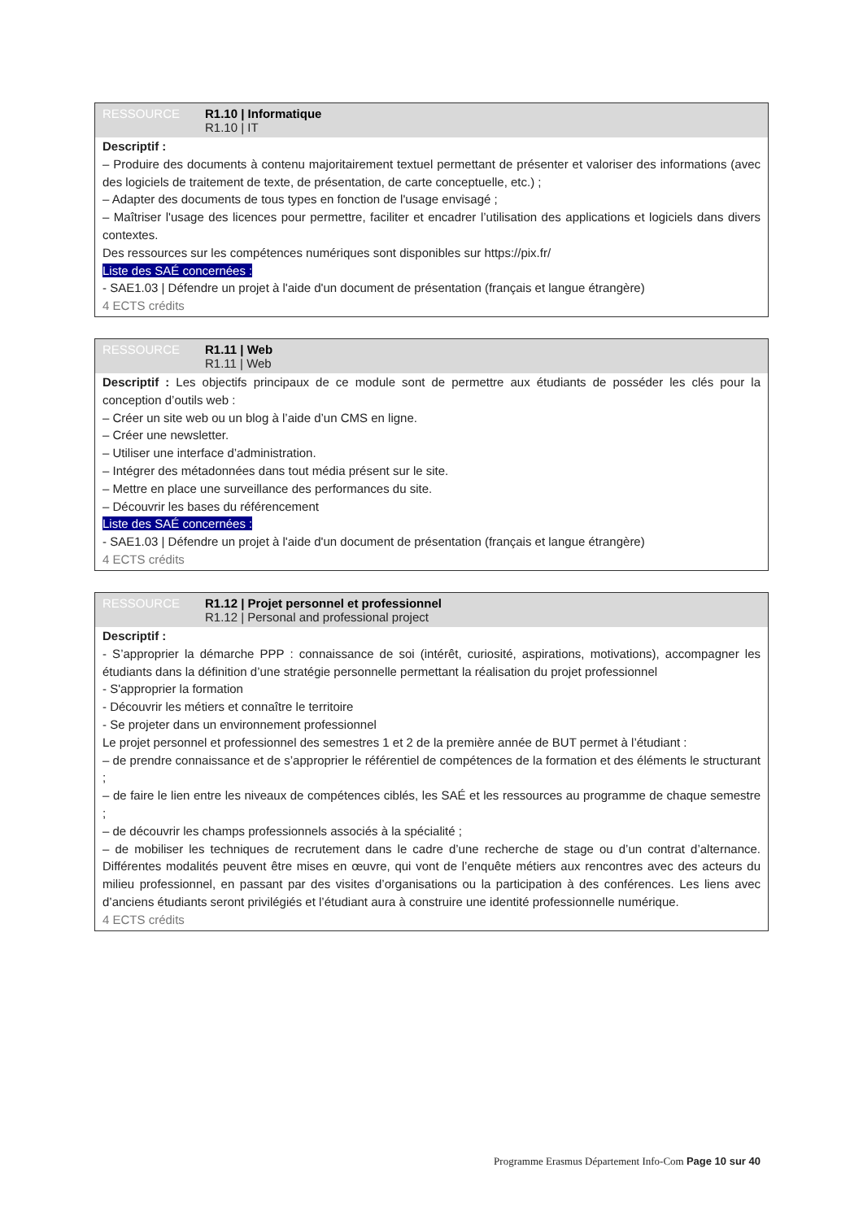RESSOURCE R1.10 | Informatique
R1.10 | IT
Descriptif :
– Produire des documents à contenu majoritairement textuel permettant de présenter et valoriser des informations (avec des logiciels de traitement de texte, de présentation, de carte conceptuelle, etc.) ;
– Adapter des documents de tous types en fonction de l'usage envisagé ;
– Maîtriser l'usage des licences pour permettre, faciliter et encadrer l’utilisation des applications et logiciels dans divers contextes.
Des ressources sur les compétences numériques sont disponibles sur https://pix.fr/
Liste des SAÉ concernées :
- SAE1.03 | Défendre un projet à l'aide d'un document de présentation (français et langue étrangère)
4 ECTS crédits
RESSOURCE R1.11 | Web
R1.11 | Web
Descriptif : Les objectifs principaux de ce module sont de permettre aux étudiants de posséder les clés pour la conception d’outils web :
– Créer un site web ou un blog à l’aide d’un CMS en ligne.
– Créer une newsletter.
– Utiliser une interface d’administration.
– Intégrer des métadonnées dans tout média présent sur le site.
– Mettre en place une surveillance des performances du site.
– Découvrir les bases du référencement
Liste des SAÉ concernées :
- SAE1.03 | Défendre un projet à l'aide d'un document de présentation (français et langue étrangère)
4 ECTS crédits
RESSOURCE R1.12 | Projet personnel et professionnel
R1.12 | Personal and professional project
Descriptif :
- S’approprier la démarche PPP : connaissance de soi (intérêt, curiosité, aspirations, motivations), accompagner les étudiants dans la définition d’une stratégie personnelle permettant la réalisation du projet professionnel
- S'approprier la formation
- Découvrir les métiers et connaître le territoire
- Se projeter dans un environnement professionnel
Le projet personnel et professionnel des semestres 1 et 2 de la première année de BUT permet à l’étudiant :
– de prendre connaissance et de s’approprier le référentiel de compétences de la formation et des éléments le structurant ;
– de faire le lien entre les niveaux de compétences ciblés, les SAÉ et les ressources au programme de chaque semestre ;
– de découvrir les champs professionnels associés à la spécialité ;
– de mobiliser les techniques de recrutement dans le cadre d’une recherche de stage ou d’un contrat d’alternance. Différentes modalités peuvent être mises en œuvre, qui vont de l’enquête métiers aux rencontres avec des acteurs du milieu professionnel, en passant par des visites d’organisations ou la participation à des conférences. Les liens avec d’anciens étudiants seront privilégiés et l’étudiant aura à construire une identité professionnelle numérique.
4 ECTS crédits
Programme Erasmus Département Info-Com Page 10 sur 40